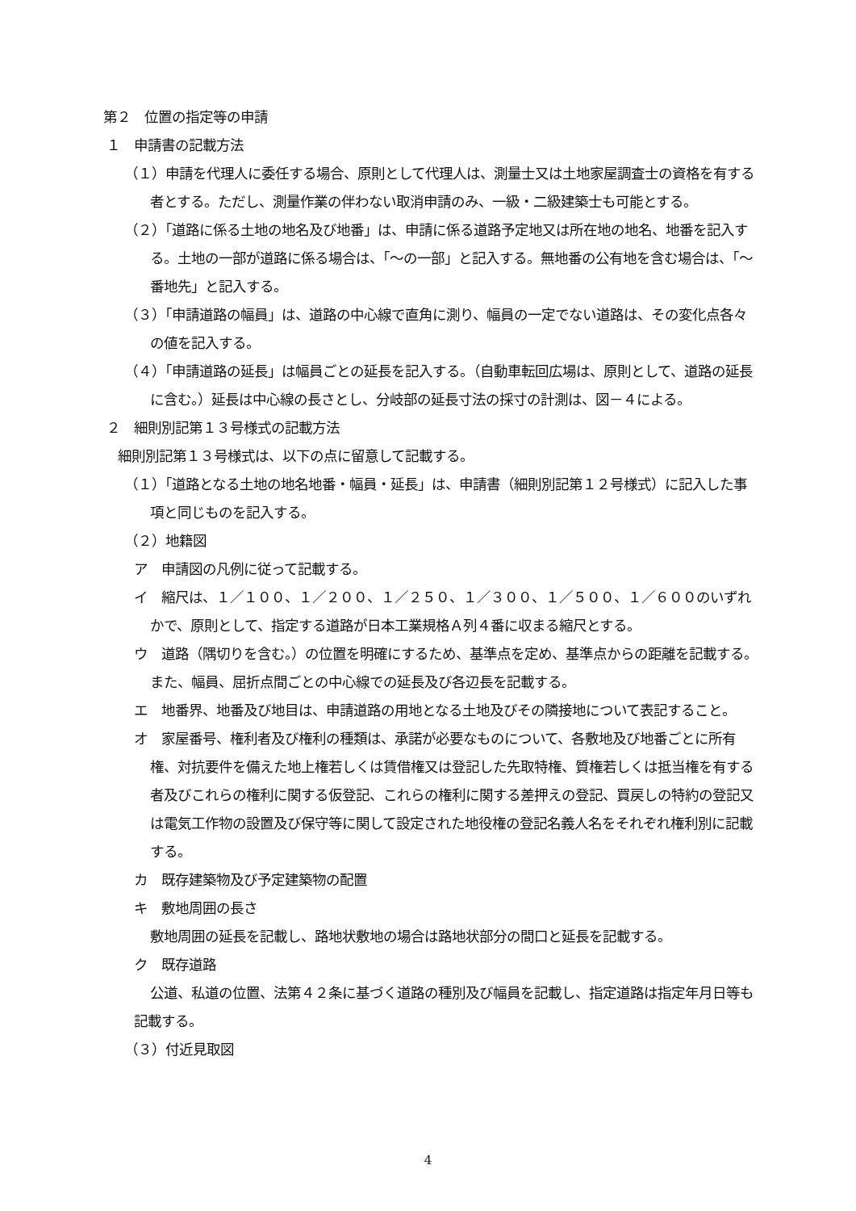第２　位置の指定等の申請
１　申請書の記載方法
（１）申請を代理人に委任する場合、原則として代理人は、測量士又は土地家屋調査士の資格を有する者とする。ただし、測量作業の伴わない取消申請のみ、一級・二級建築士も可能とする。
（２）「道路に係る土地の地名及び地番」は、申請に係る道路予定地又は所在地の地名、地番を記入する。土地の一部が道路に係る場合は、「～の一部」と記入する。無地番の公有地を含む場合は、「～番地先」と記入する。
（３）「申請道路の幅員」は、道路の中心線で直角に測り、幅員の一定でない道路は、その変化点各々の値を記入する。
（４）「申請道路の延長」は幅員ごとの延長を記入する。（自動車転回広場は、原則として、道路の延長に含む。）延長は中心線の長さとし、分岐部の延長寸法の採寸の計測は、図－４による。
２　細則別記第１３号様式の記載方法
細則別記第１３号様式は、以下の点に留意して記載する。
（１）「道路となる土地の地名地番・幅員・延長」は、申請書（細則別記第１２号様式）に記入した事項と同じものを記入する。
（２）地籍図
ア　申請図の凡例に従って記載する。
イ　縮尺は、１／１００、１／２００、１／２５０、１／３００、１／５００、１／６００のいずれかで、原則として、指定する道路が日本工業規格Ａ列４番に収まる縮尺とする。
ウ　道路（隅切りを含む。）の位置を明確にするため、基準点を定め、基準点からの距離を記載する。また、幅員、屈折点間ごとの中心線での延長及び各辺長を記載する。
エ　地番界、地番及び地目は、申請道路の用地となる土地及びその隣接地について表記すること。
オ　家屋番号、権利者及び権利の種類は、承諾が必要なものについて、各敷地及び地番ごとに所有権、対抗要件を備えた地上権若しくは賃借権又は登記した先取特権、質権若しくは抵当権を有する者及びこれらの権利に関する仮登記、これらの権利に関する差押えの登記、買戻しの特約の登記又は電気工作物の設置及び保守等に関して設定された地役権の登記名義人名をそれぞれ権利別に記載する。
カ　既存建築物及び予定建築物の配置
キ　敷地周囲の長さ
敷地周囲の延長を記載し、路地状敷地の場合は路地状部分の間口と延長を記載する。
ク　既存道路
公道、私道の位置、法第４２条に基づく道路の種別及び幅員を記載し、指定道路は指定年月日等も記載する。
（３）付近見取図
4